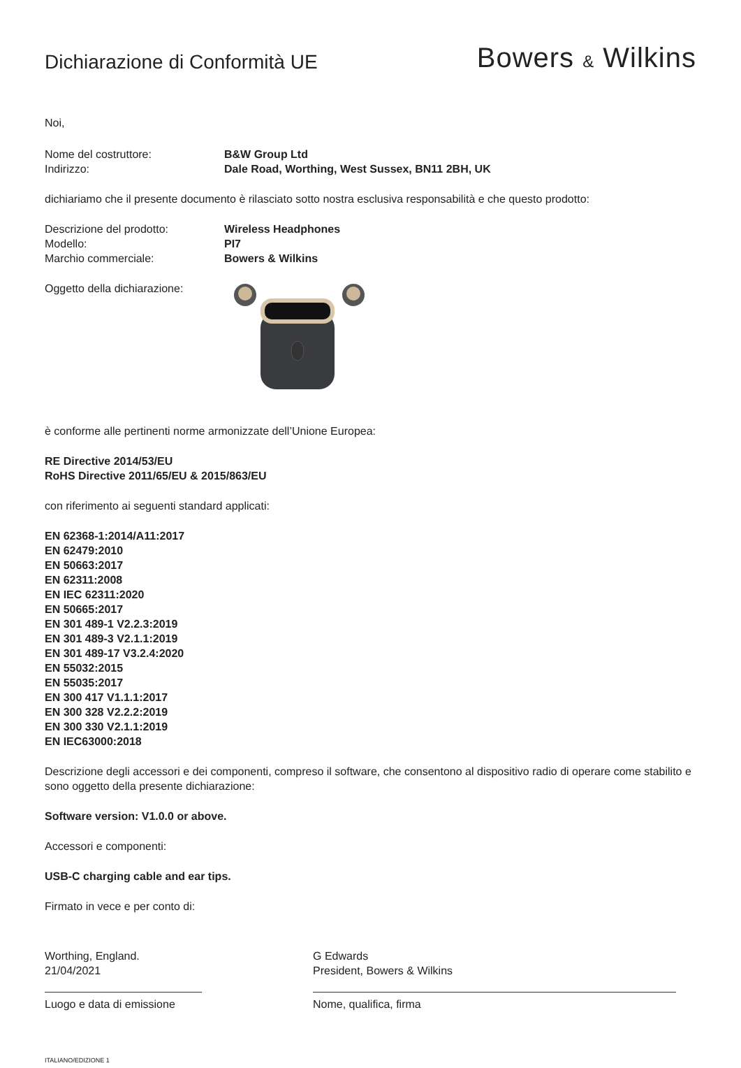Dichiarazione di Conformità UE
Bowers & Wilkins
Noi,
Nome del costruttore: B&W Group Ltd
Indirizzo: Dale Road, Worthing, West Sussex, BN11 2BH, UK
dichiariamo che il presente documento è rilasciato sotto nostra esclusiva responsabilità e che questo prodotto:
Descrizione del prodotto: Wireless Headphones
Modello: PI7
Marchio commerciale: Bowers & Wilkins
Oggetto della dichiarazione:
è conforme alle pertinenti norme armonizzate dell’Unione Europea:
RE Directive 2014/53/EU
RoHS Directive 2011/65/EU & 2015/863/EU
con riferimento ai seguenti standard applicati:
EN 62368-1:2014/A11:2017
EN 62479:2010
EN 50663:2017
EN 62311:2008
EN IEC 62311:2020
EN 50665:2017
EN 301 489-1 V2.2.3:2019
EN 301 489-3 V2.1.1:2019
EN 301 489-17 V3.2.4:2020
EN 55032:2015
EN 55035:2017
EN 300 417 V1.1.1:2017
EN 300 328 V2.2.2:2019
EN 300 330 V2.1.1:2019
EN IEC63000:2018
Descrizione degli accessori e dei componenti, compreso il software, che consentono al dispositivo radio di operare come stabilito e sono oggetto della presente dichiarazione:
Software version: V1.0.0 or above.
Accessori e componenti:
USB-C charging cable and ear tips.
Firmato in vece e per conto di:
Worthing, England.
21/04/2021
Luogo e data di emissione
G Edwards
President, Bowers & Wilkins
Nome, qualifica, firma
ITALIANO/EDIZIONE 1